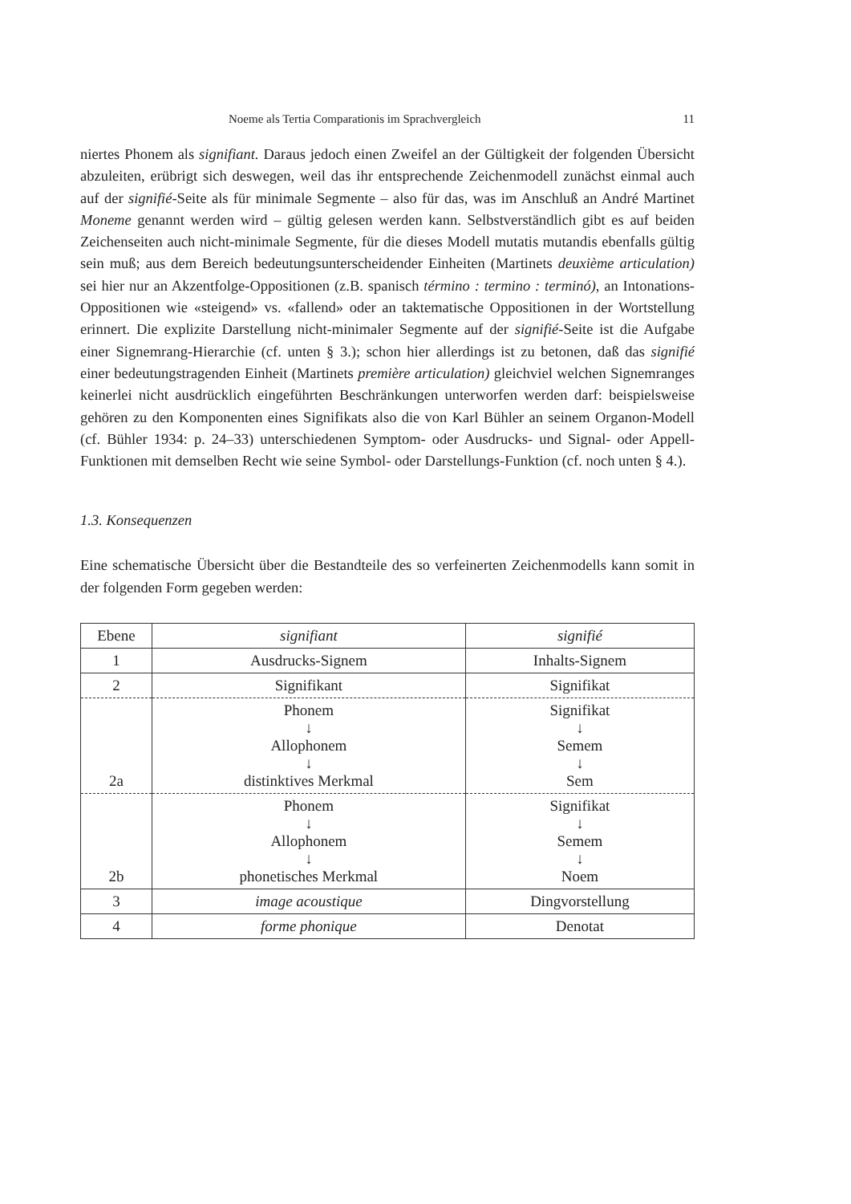Noeme als Tertia Comparationis im Sprachvergleich 11
niertes Phonem als signifiant. Daraus jedoch einen Zweifel an der Gültigkeit der folgenden Übersicht abzuleiten, erübrigt sich deswegen, weil das ihr entsprechende Zeichenmodell zunächst einmal auch auf der signifié-Seite als für minimale Segmente – also für das, was im Anschluß an André Martinet Moneme genannt werden wird – gültig gelesen werden kann. Selbstverständlich gibt es auf beiden Zeichenseiten auch nicht-minimale Segmente, für die dieses Modell mutatis mutandis ebenfalls gültig sein muß; aus dem Bereich bedeutungsunterscheidender Einheiten (Martinets deuxième articulation) sei hier nur an Akzentfolge-Oppositionen (z.B. spanisch término : termino : terminó), an Intonations-Oppositionen wie «steigend» vs. «fallend» oder an taktematische Oppositionen in der Wortstellung erinnert. Die explizite Darstellung nicht-minimaler Segmente auf der signifié-Seite ist die Aufgabe einer Signemrang-Hierarchie (cf. unten § 3.); schon hier allerdings ist zu betonen, daß das signifié einer bedeutungstragenden Einheit (Martinets première articulation) gleichviel welchen Signemranges keinerlei nicht ausdrücklich eingeführten Beschränkungen unterworfen werden darf: beispielsweise gehören zu den Komponenten eines Signifikats also die von Karl Bühler an seinem Organon-Modell (cf. Bühler 1934: p. 24–33) unterschiedenen Symptom- oder Ausdrucks- und Signal- oder Appell-Funktionen mit demselben Recht wie seine Symbol- oder Darstellungs-Funktion (cf. noch unten § 4.).
1.3. Konsequenzen
Eine schematische Übersicht über die Bestandteile des so verfeinerten Zeichenmodells kann somit in der folgenden Form gegeben werden:
| Ebene | signifiant | signifié |
| 1 | Ausdrucks-Signem | Inhalts-Signem |
| 2 | Signifikant | Signifikat |
| 2a | Phonem ↓ Allophonem ↓ distinktives Merkmal | Signifikat ↓ Semem ↓ Sem |
| 2b | Phonem ↓ Allophonem ↓ phonetisches Merkmal | Signifikat ↓ Semem ↓ Noem |
| 3 | image acoustique | Dingvorstellung |
| 4 | forme phonique | Denotat |